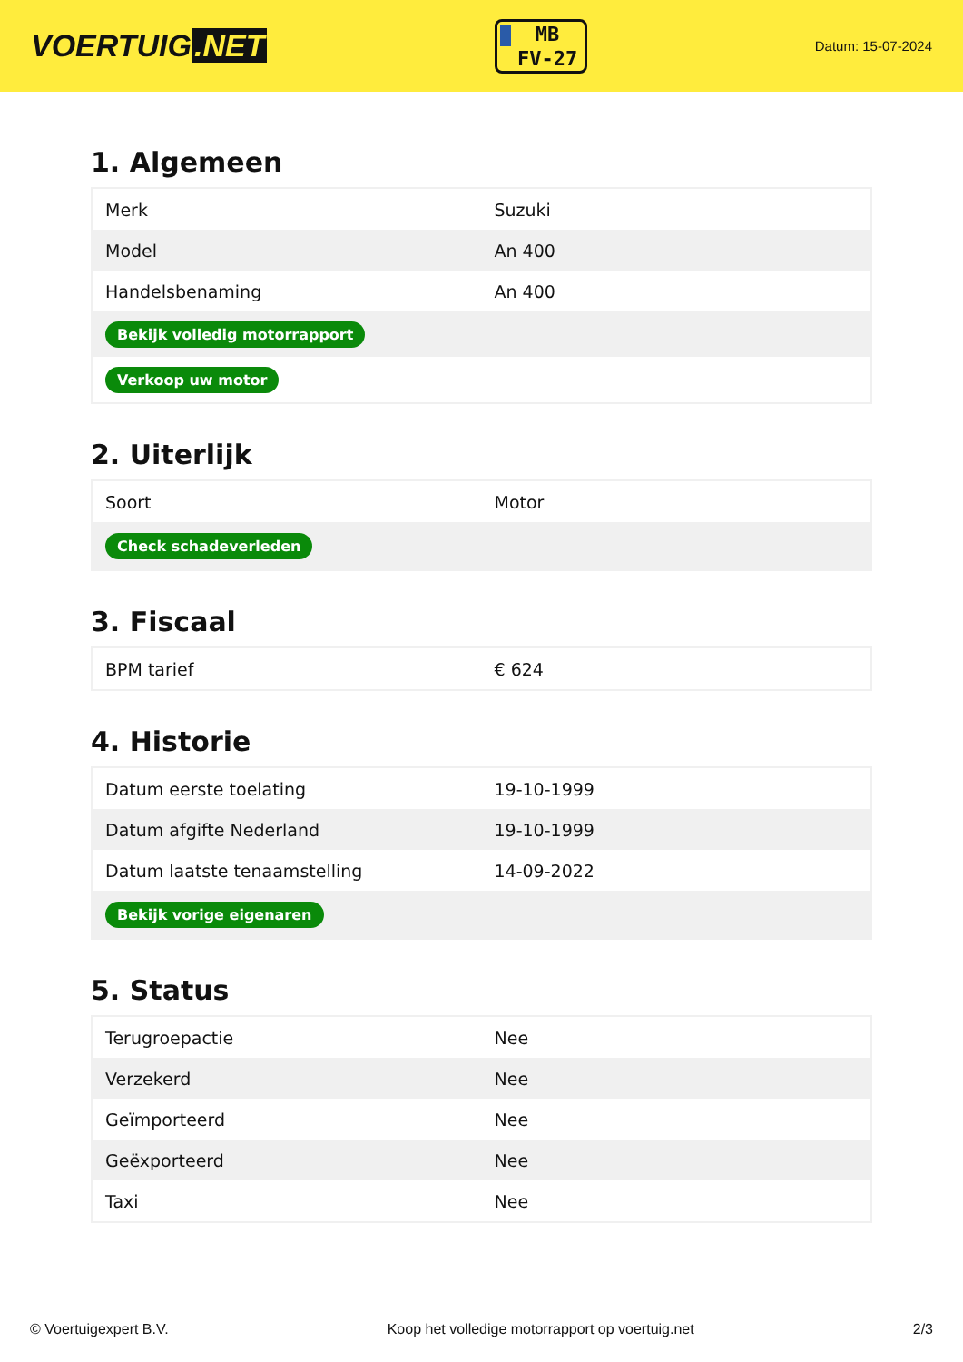VOERTUIG.NET
MB
FV-27
Datum: 15-07-2024
1. Algemeen
| Merk | Suzuki |
| Model | An 400 |
| Handelsbenaming | An 400 |
| Bekijk volledig motorrapport | |
| Verkoop uw motor | |
2. Uiterlijk
| Soort | Motor |
| Check schadeverleden | |
3. Fiscaal
| BPM tarief | € 624 |
4. Historie
| Datum eerste toelating | 19-10-1999 |
| Datum afgifte Nederland | 19-10-1999 |
| Datum laatste tenaamstelling | 14-09-2022 |
| Bekijk vorige eigenaren | |
5. Status
| Terugroepactie | Nee |
| Verzekerd | Nee |
| Geïmporteerd | Nee |
| Geëxporteerd | Nee |
| Taxi | Nee |
© Voertuigexpert B.V. Koop het volledige motorrapport op voertuig.net 2/3